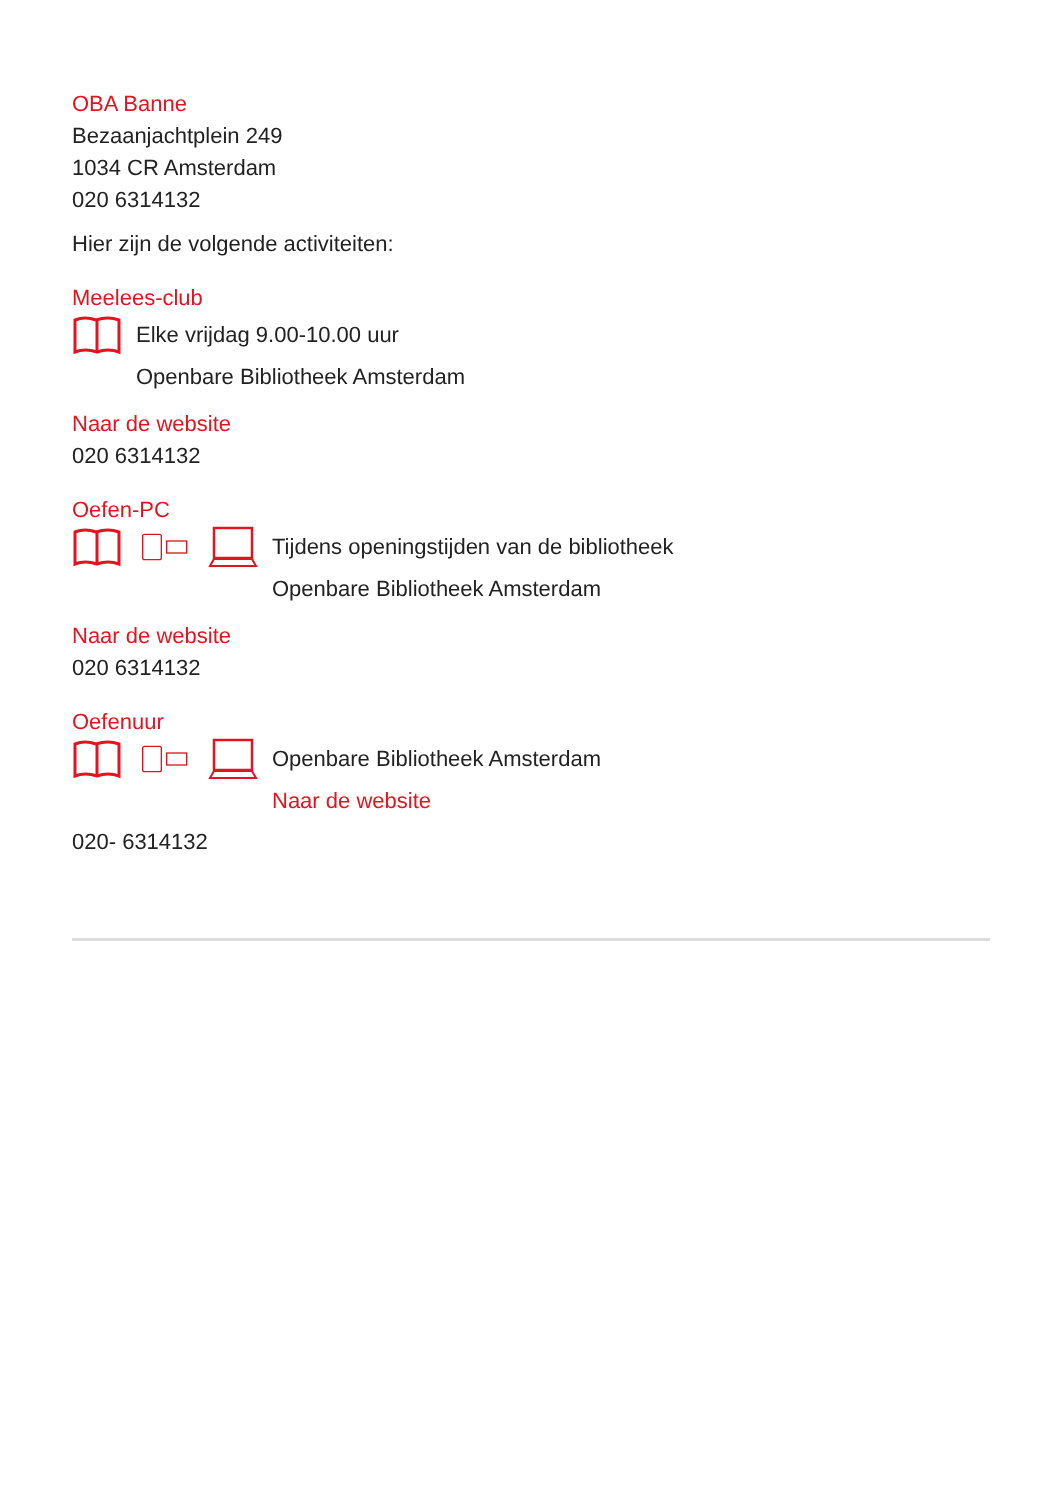OBA Banne
Bezaanjachtplein 249
1034 CR Amsterdam
020 6314132
Hier zijn de volgende activiteiten:
Meelees-club
Elke vrijdag 9.00-10.00 uur
Openbare Bibliotheek Amsterdam
Naar de website
020 6314132
Oefen-PC
Tijdens openingstijden van de bibliotheek
Openbare Bibliotheek Amsterdam
Naar de website
020 6314132
Oefenuur
Openbare Bibliotheek Amsterdam
Naar de website
020- 6314132